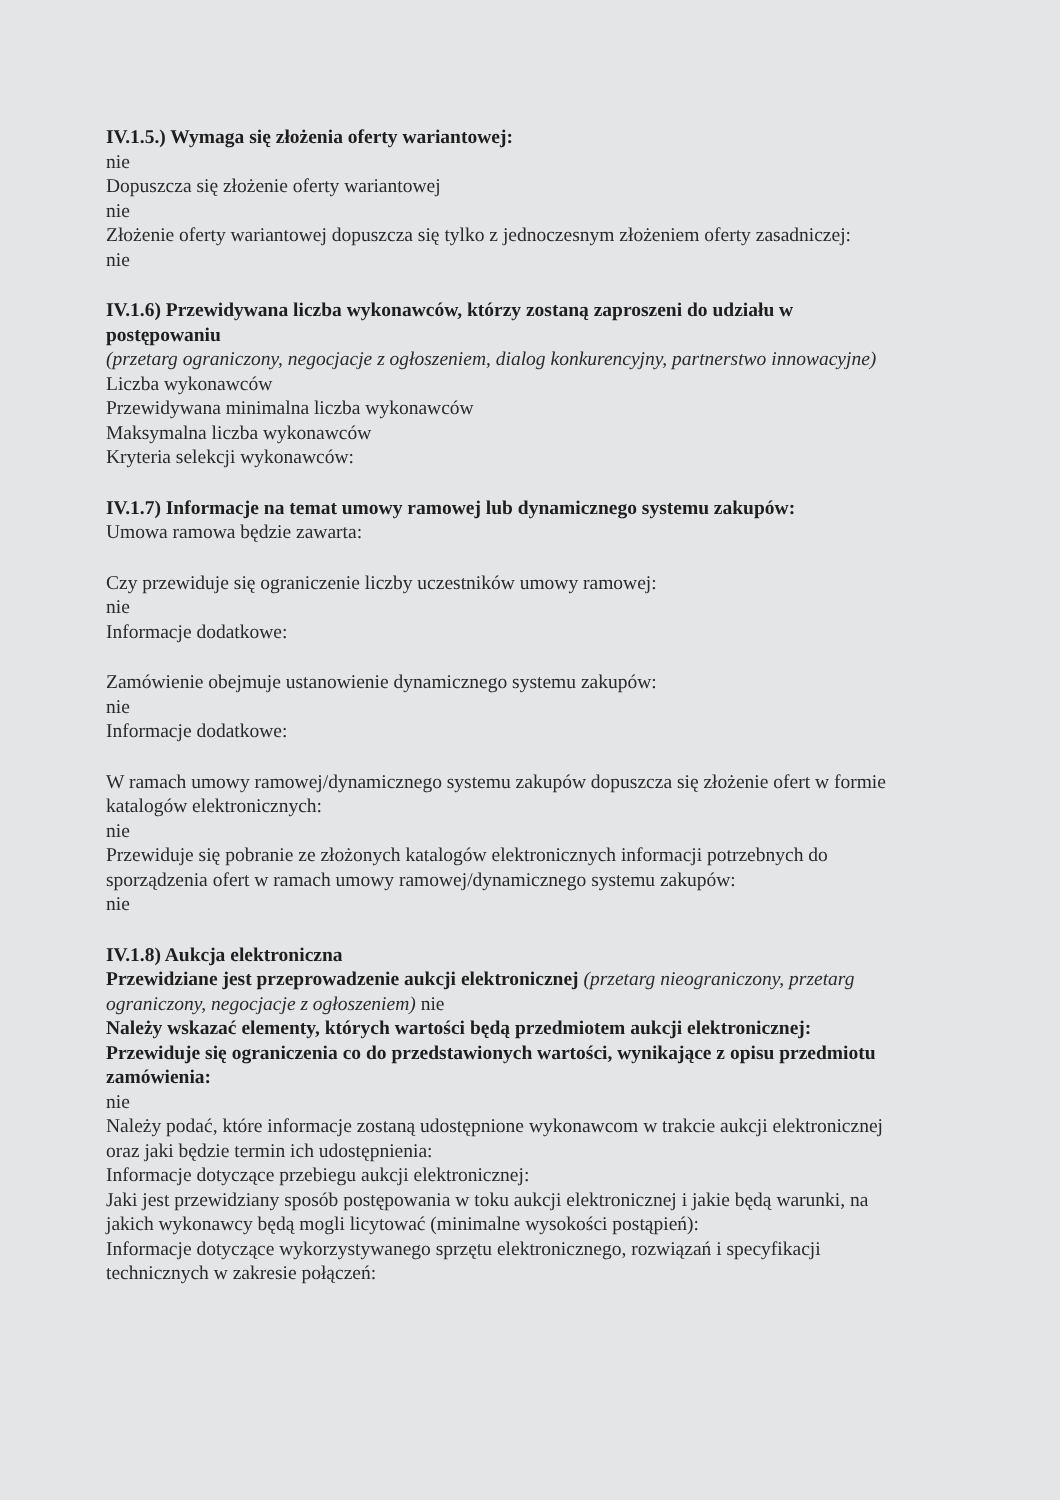IV.1.5.) Wymaga się złożenia oferty wariantowej:
nie
Dopuszcza się złożenie oferty wariantowej
nie
Złożenie oferty wariantowej dopuszcza się tylko z jednoczesnym złożeniem oferty zasadniczej:
nie
IV.1.6) Przewidywana liczba wykonawców, którzy zostaną zaproszeni do udziału w postępowaniu
(przetarg ograniczony, negocjacje z ogłoszeniem, dialog konkurencyjny, partnerstwo innowacyjne)
Liczba wykonawców
Przewidywana minimalna liczba wykonawców
Maksymalna liczba wykonawców
Kryteria selekcji wykonawców:
IV.1.7) Informacje na temat umowy ramowej lub dynamicznego systemu zakupów:
Umowa ramowa będzie zawarta:
Czy przewiduje się ograniczenie liczby uczestników umowy ramowej:
nie
Informacje dodatkowe:
Zamówienie obejmuje ustanowienie dynamicznego systemu zakupów:
nie
Informacje dodatkowe:
W ramach umowy ramowej/dynamicznego systemu zakupów dopuszcza się złożenie ofert w formie katalogów elektronicznych:
nie
Przewiduje się pobranie ze złożonych katalogów elektronicznych informacji potrzebnych do sporządzenia ofert w ramach umowy ramowej/dynamicznego systemu zakupów:
nie
IV.1.8) Aukcja elektroniczna
Przewidziane jest przeprowadzenie aukcji elektronicznej (przetarg nieograniczony, przetarg ograniczony, negocjacje z ogłoszeniem) nie
Należy wskazać elementy, których wartości będą przedmiotem aukcji elektronicznej:
Przewiduje się ograniczenia co do przedstawionych wartości, wynikające z opisu przedmiotu zamówienia:
nie
Należy podać, które informacje zostaną udostępnione wykonawcom w trakcie aukcji elektronicznej oraz jaki będzie termin ich udostępnienia:
Informacje dotyczące przebiegu aukcji elektronicznej:
Jaki jest przewidziany sposób postępowania w toku aukcji elektronicznej i jakie będą warunki, na jakich wykonawcy będą mogli licytować (minimalne wysokości postąpień):
Informacje dotyczące wykorzystywanego sprzętu elektronicznego, rozwiązań i specyfikacji technicznych w zakresie połączeń: